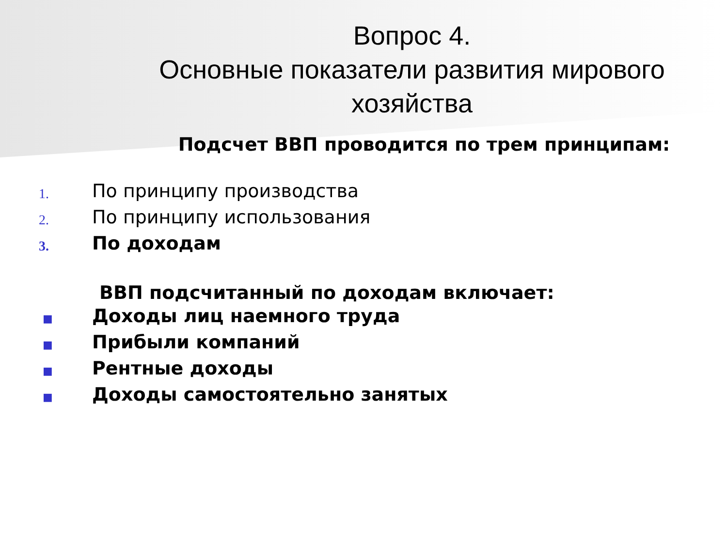Вопрос 4.
Основные показатели развития мирового хозяйства
Подсчет ВВП проводится по трем принципам:
1.
По принципу производства
2.
По принципу использования
3.
По доходам
ВВП подсчитанный по доходам включает:
■
Доходы лиц наемного труда
■
Прибыли компаний
■
Рентные доходы
■
Доходы самостоятельно занятых